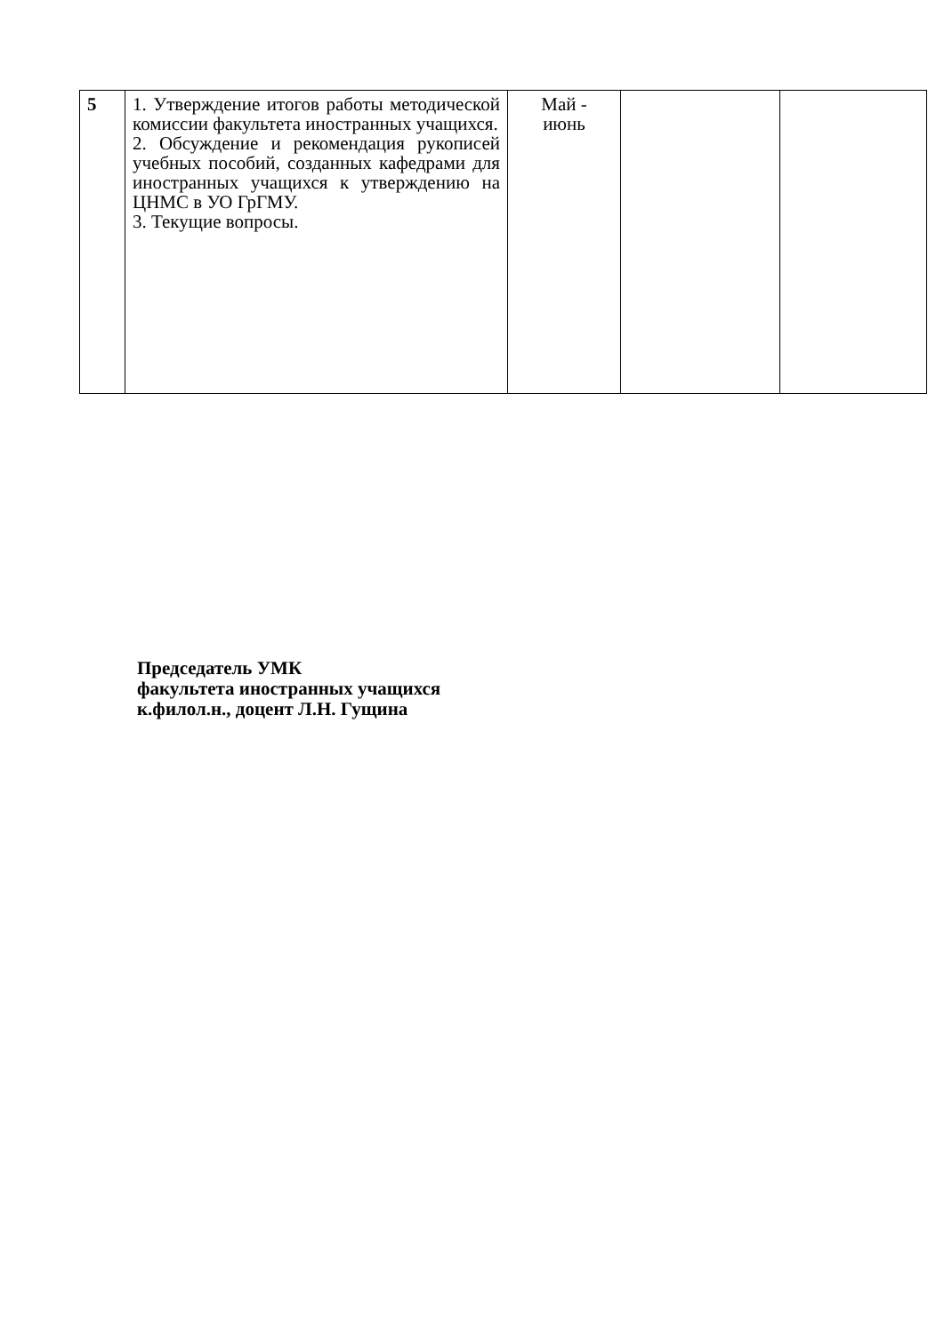| 5 | 1. Утверждение итогов работы методической комиссии факультета иностранных учащихся. 2. Обсуждение и рекомендация рукописей учебных пособий, созданных кафедрами для иностранных учащихся к утверждению на ЦНМС в УО ГрГМУ. 3. Текущие вопросы. | Май - июнь | | |
Председатель УМК
факультета иностранных учащихся
к.филол.н., доцент Л.Н. Гущина